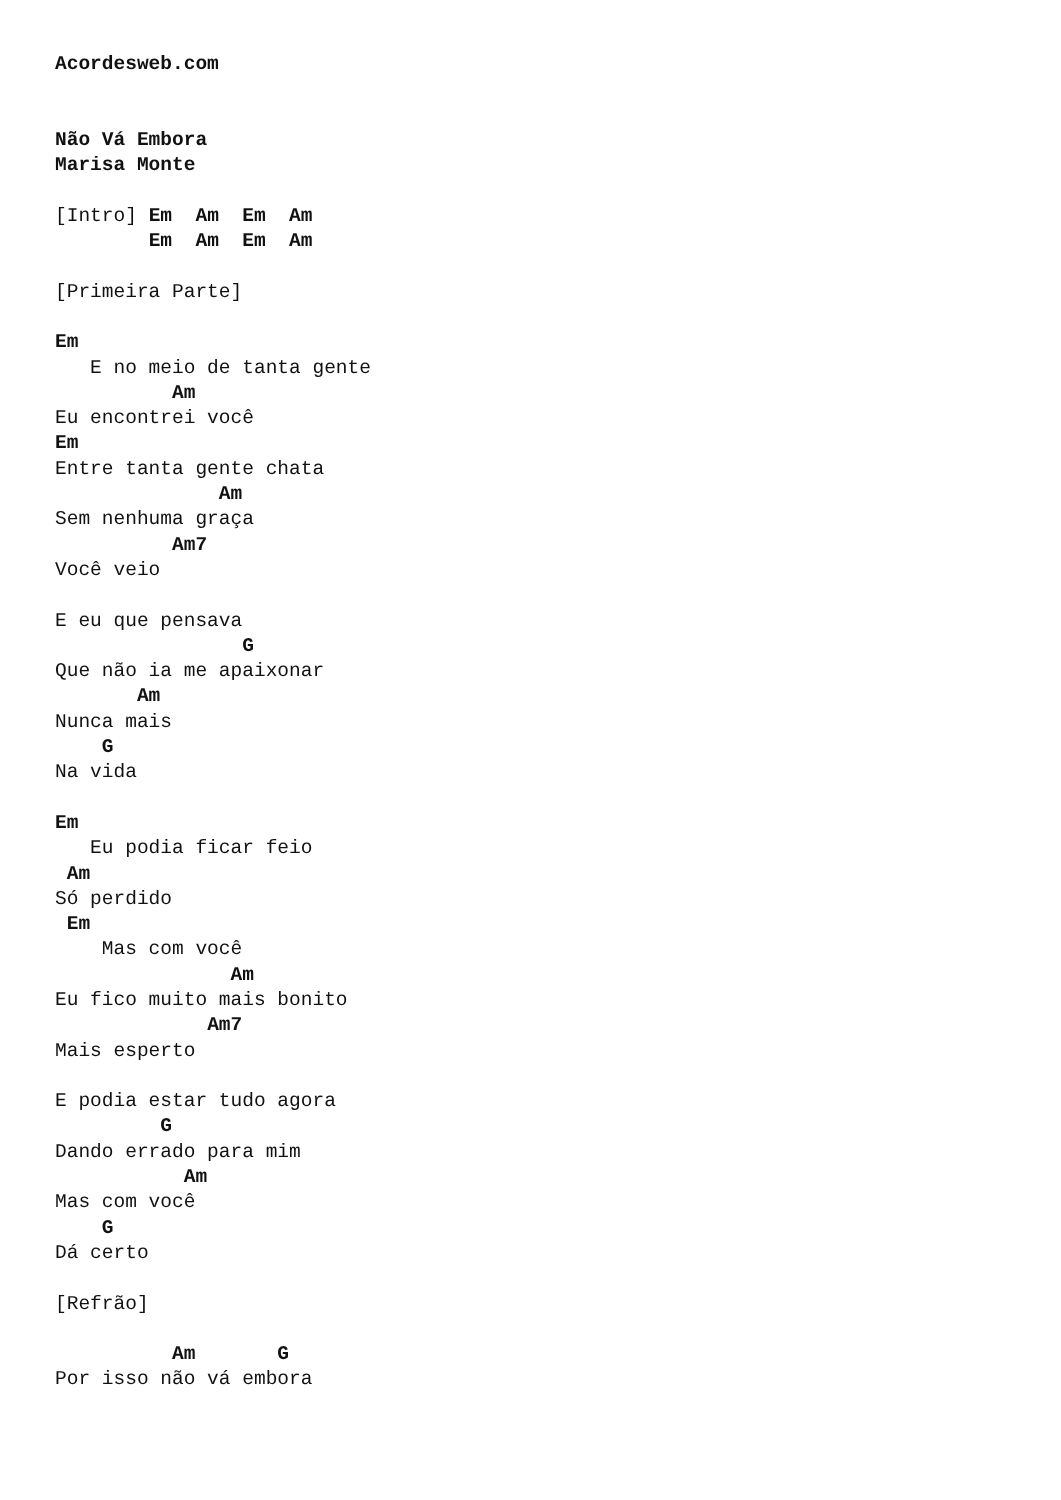Acordesweb.com


Não Vá Embora
Marisa Monte

[Intro] Em  Am  Em  Am
        Em  Am  Em  Am

[Primeira Parte]

Em
   E no meio de tanta gente
          Am
Eu encontrei você
Em
Entre tanta gente chata
              Am
Sem nenhuma graça
          Am7
Você veio

E eu que pensava
                G
Que não ia me apaixonar
       Am
Nunca mais
    G
Na vida

Em
   Eu podia ficar feio
 Am
Só perdido
 Em
    Mas com você
               Am
Eu fico muito mais bonito
             Am7
Mais esperto

E podia estar tudo agora
         G
Dando errado para mim
           Am
Mas com você
    G
Dá certo

[Refrão]

          Am       G
Por isso não vá embora